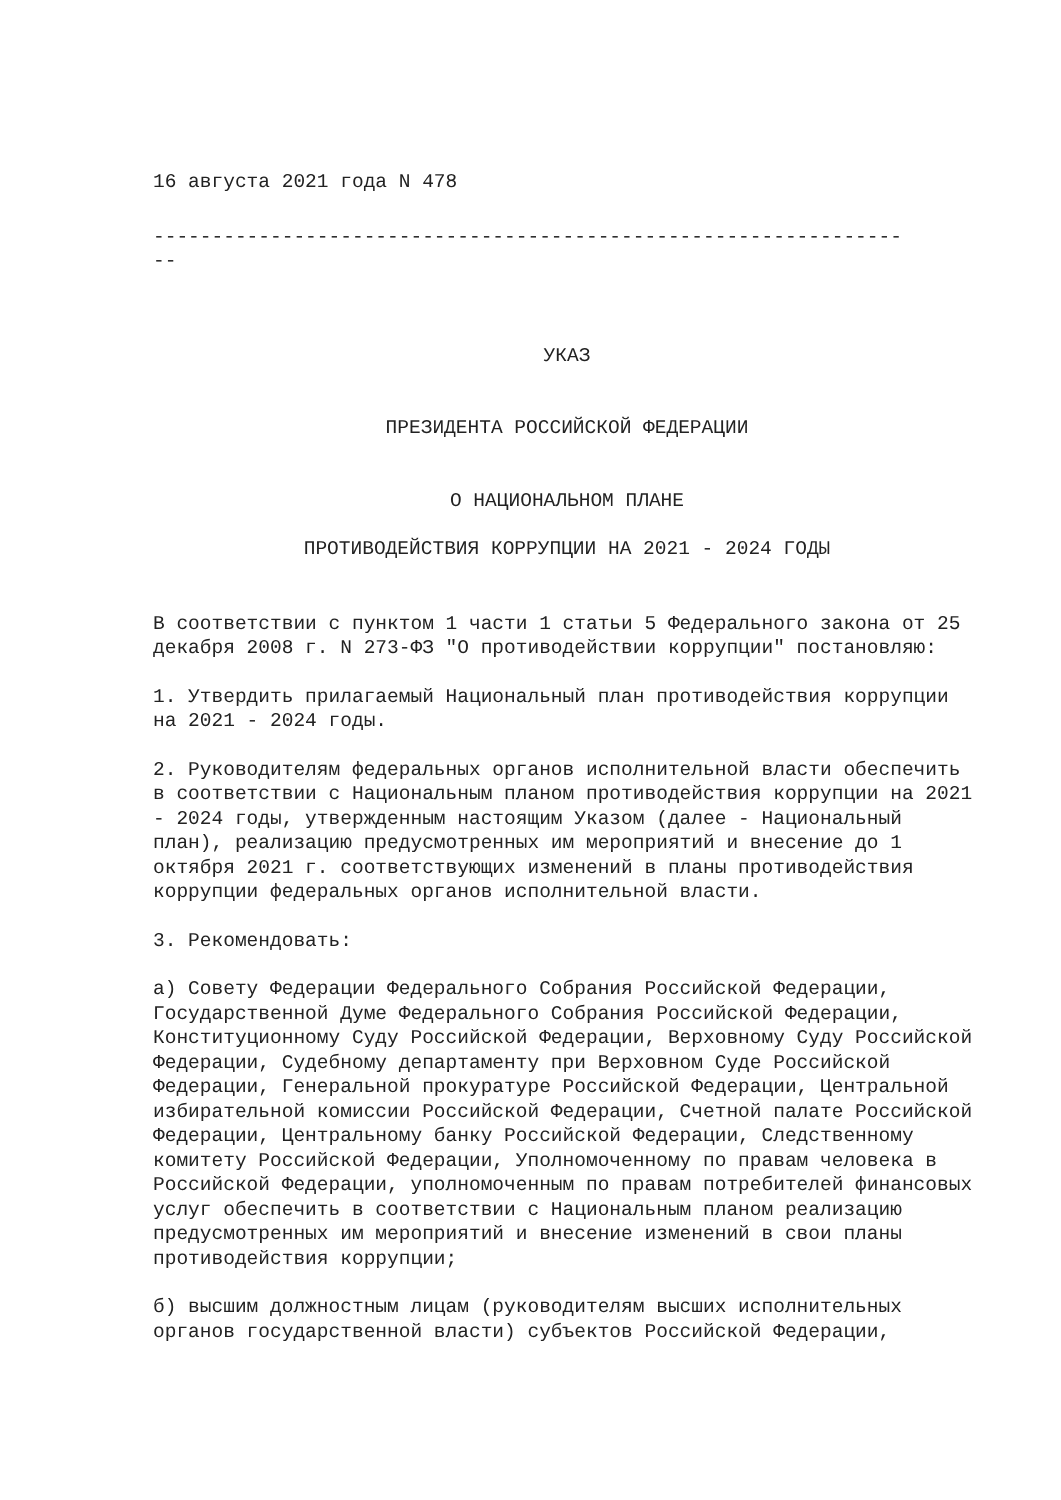16 августа 2021 года N 478
----------------------------------------------------------------
--
УКАЗ
ПРЕЗИДЕНТА РОССИЙСКОЙ ФЕДЕРАЦИИ
О НАЦИОНАЛЬНОМ ПЛАНЕ
ПРОТИВОДЕЙСТВИЯ КОРРУПЦИИ НА 2021 - 2024 ГОДЫ
В соответствии с пунктом 1 части 1 статьи 5 Федерального закона от 25 декабря 2008 г. N 273-ФЗ "О противодействии коррупции" постановляю:
1. Утвердить прилагаемый Национальный план противодействия коррупции на 2021 - 2024 годы.
2. Руководителям федеральных органов исполнительной власти обеспечить в соответствии с Национальным планом противодействия коррупции на 2021 - 2024 годы, утвержденным настоящим Указом (далее - Национальный план), реализацию предусмотренных им мероприятий и внесение до 1 октября 2021 г. соответствующих изменений в планы противодействия коррупции федеральных органов исполнительной власти.
3. Рекомендовать:
а) Совету Федерации Федерального Собрания Российской Федерации, Государственной Думе Федерального Собрания Российской Федерации, Конституционному Суду Российской Федерации, Верховному Суду Российской Федерации, Судебному департаменту при Верховном Суде Российской Федерации, Генеральной прокуратуре Российской Федерации, Центральной избирательной комиссии Российской Федерации, Счетной палате Российской Федерации, Центральному банку Российской Федерации, Следственному комитету Российской Федерации, Уполномоченному по правам человека в Российской Федерации, уполномоченным по правам потребителей финансовых услуг обеспечить в соответствии с Национальным планом реализацию предусмотренных им мероприятий и внесение изменений в свои планы противодействия коррупции;
б) высшим должностным лицам (руководителям высших исполнительных органов государственной власти) субъектов Российской Федерации,